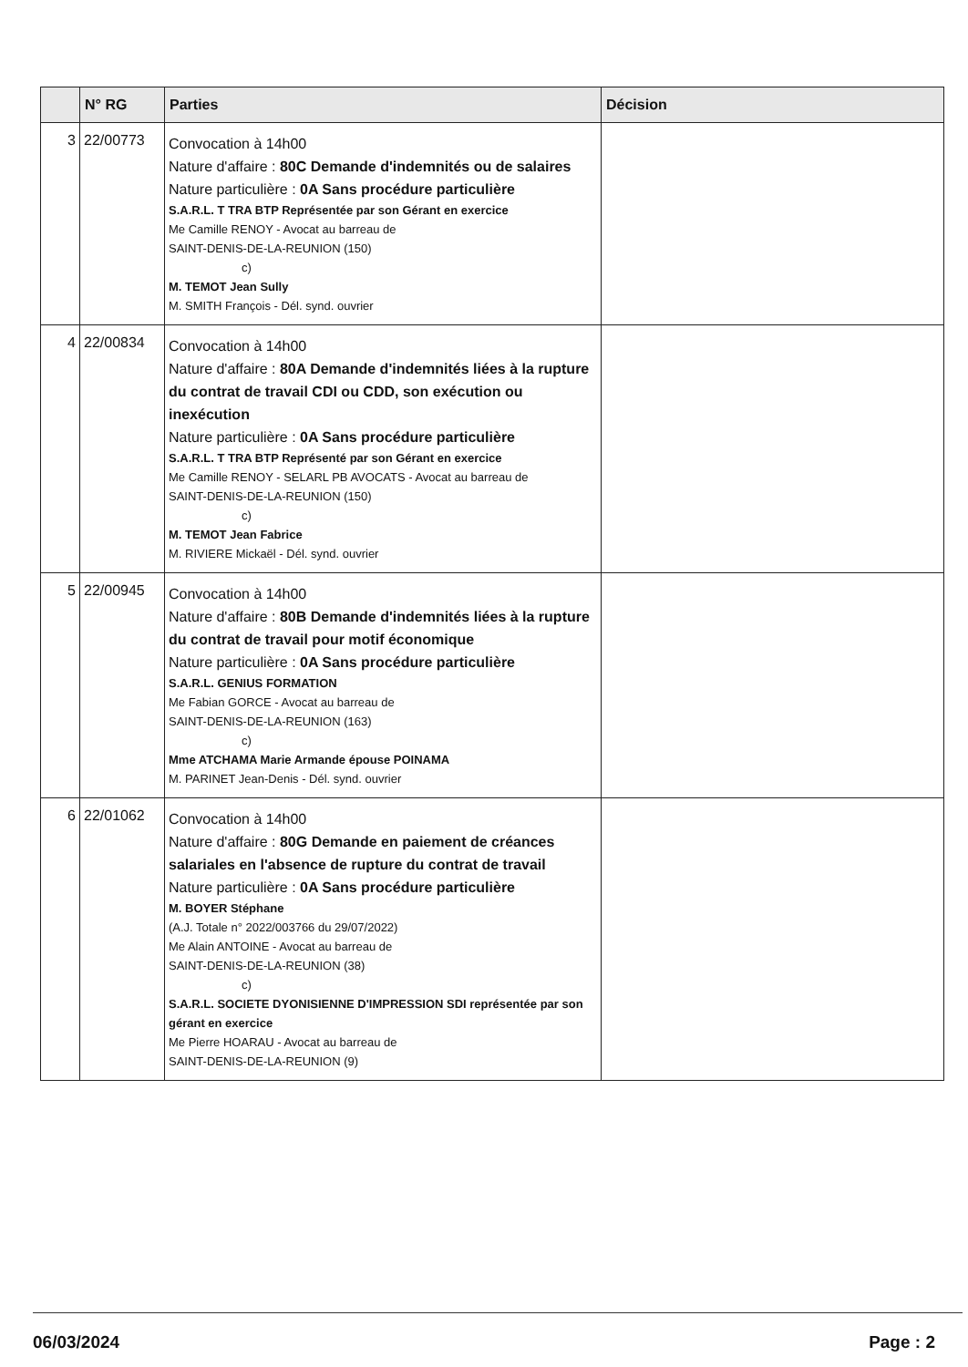| | N° RG | Parties | Décision |
| --- | --- | --- | --- |
| 3 | 22/00773 | Convocation à 14h00 Nature d'affaire : 80C Demande d'indemnités ou de salaires Nature particulière : 0A Sans procédure particulière S.A.R.L. T TRA BTP Représentée par son Gérant en exercice Me Camille RENOY - Avocat au barreau de SAINT-DENIS-DE-LA-REUNION (150) c) M. TEMOT Jean Sully M. SMITH François - Dél. synd. ouvrier | |
| 4 | 22/00834 | Convocation à 14h00 Nature d'affaire : 80A Demande d'indemnités liées à la rupture du contrat de travail CDI ou CDD, son exécution ou inexécution Nature particulière : 0A Sans procédure particulière S.A.R.L. T TRA BTP Représenté par son Gérant en exercice Me Camille RENOY - SELARL PB AVOCATS - Avocat au barreau de SAINT-DENIS-DE-LA-REUNION (150) c) M. TEMOT Jean Fabrice M. RIVIERE Mickaël - Dél. synd. ouvrier | |
| 5 | 22/00945 | Convocation à 14h00 Nature d'affaire : 80B Demande d'indemnités liées à la rupture du contrat de travail pour motif économique Nature particulière : 0A Sans procédure particulière S.A.R.L. GENIUS FORMATION Me Fabian GORCE - Avocat au barreau de SAINT-DENIS-DE-LA-REUNION (163) c) Mme ATCHAMA Marie Armande épouse POINAMA M. PARINET Jean-Denis - Dél. synd. ouvrier | |
| 6 | 22/01062 | Convocation à 14h00 Nature d'affaire : 80G Demande en paiement de créances salariales en l'absence de rupture du contrat de travail Nature particulière : 0A Sans procédure particulière M. BOYER Stéphane (A.J. Totale n° 2022/003766 du 29/07/2022) Me Alain ANTOINE - Avocat au barreau de SAINT-DENIS-DE-LA-REUNION (38) c) S.A.R.L. SOCIETE DYONISIENNE D'IMPRESSION SDI représentée par son gérant en exercice Me Pierre HOARAU - Avocat au barreau de SAINT-DENIS-DE-LA-REUNION (9) | |
06/03/2024 Page : 2